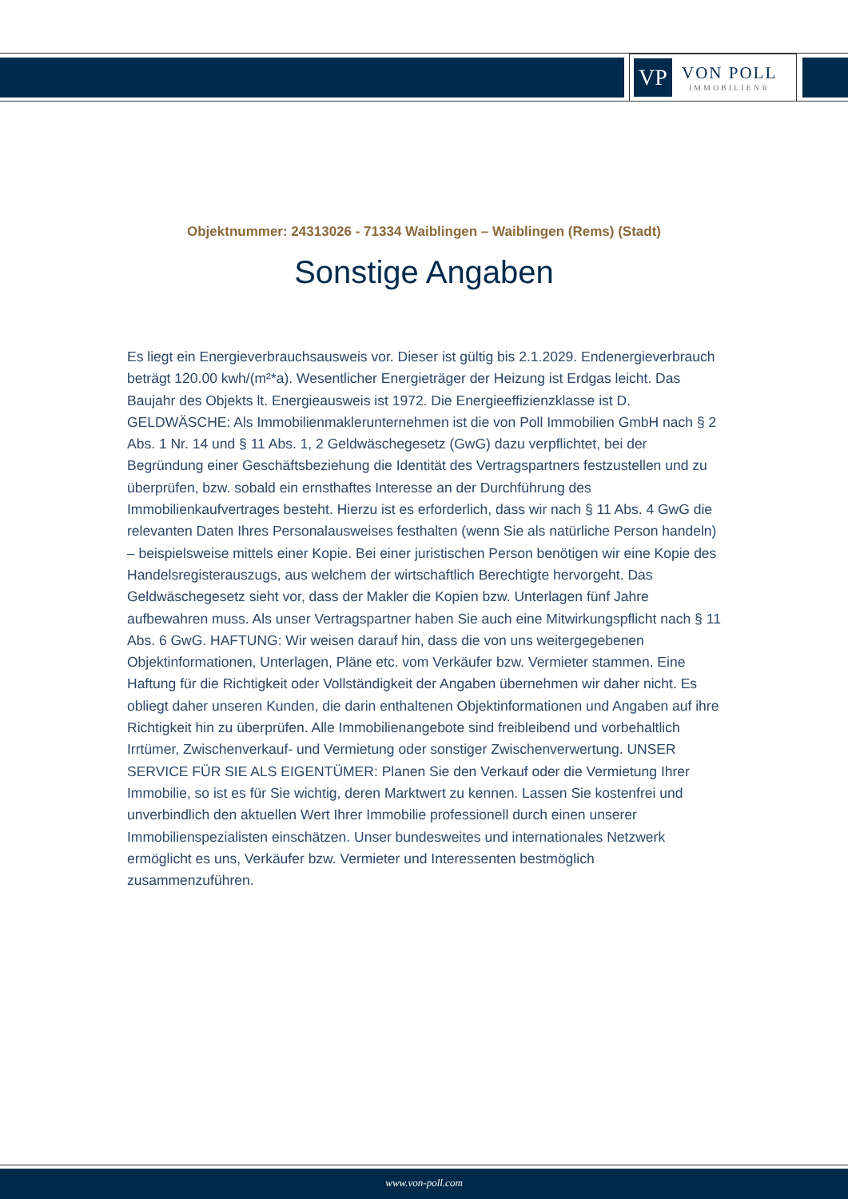VP
VON POLL
IMMOBILIEN®
Objektnummer: 24313026 - 71334 Waiblingen – Waiblingen (Rems) (Stadt)
Sonstige Angaben
Es liegt ein Energieverbrauchsausweis vor. Dieser ist gültig bis 2.1.2029. Endenergieverbrauch beträgt 120.00 kwh/(m²*a). Wesentlicher Energieträger der Heizung ist Erdgas leicht. Das Baujahr des Objekts lt. Energieausweis ist 1972. Die Energieeffizienzklasse ist D. GELDWÄSCHE: Als Immobilienmaklerunternehmen ist die von Poll Immobilien GmbH nach § 2 Abs. 1 Nr. 14 und § 11 Abs. 1, 2 Geldwäschegesetz (GwG) dazu verpflichtet, bei der Begründung einer Geschäftsbeziehung die Identität des Vertragspartners festzustellen und zu überprüfen, bzw. sobald ein ernsthaftes Interesse an der Durchführung des Immobilienkaufvertrages besteht. Hierzu ist es erforderlich, dass wir nach § 11 Abs. 4 GwG die relevanten Daten Ihres Personalausweises festhalten (wenn Sie als natürliche Person handeln) – beispielsweise mittels einer Kopie. Bei einer juristischen Person benötigen wir eine Kopie des Handelsregisterauszugs, aus welchem der wirtschaftlich Berechtigte hervorgeht. Das Geldwäschegesetz sieht vor, dass der Makler die Kopien bzw. Unterlagen fünf Jahre aufbewahren muss. Als unser Vertragspartner haben Sie auch eine Mitwirkungspflicht nach § 11 Abs. 6 GwG. HAFTUNG: Wir weisen darauf hin, dass die von uns weitergegebenen Objektinformationen, Unterlagen, Pläne etc. vom Verkäufer bzw. Vermieter stammen. Eine Haftung für die Richtigkeit oder Vollständigkeit der Angaben übernehmen wir daher nicht. Es obliegt daher unseren Kunden, die darin enthaltenen Objektinformationen und Angaben auf ihre Richtigkeit hin zu überprüfen. Alle Immobilienangebote sind freibleibend und vorbehaltlich Irrtümer, Zwischenverkauf- und Vermietung oder sonstiger Zwischenverwertung. UNSER SERVICE FÜR SIE ALS EIGENTÜMER: Planen Sie den Verkauf oder die Vermietung Ihrer Immobilie, so ist es für Sie wichtig, deren Marktwert zu kennen. Lassen Sie kostenfrei und unverbindlich den aktuellen Wert Ihrer Immobilie professionell durch einen unserer Immobilienspezialisten einschätzen. Unser bundesweites und internationales Netzwerk ermöglicht es uns, Verkäufer bzw. Vermieter und Interessenten bestmöglich zusammenzuführen.
www.von-poll.com